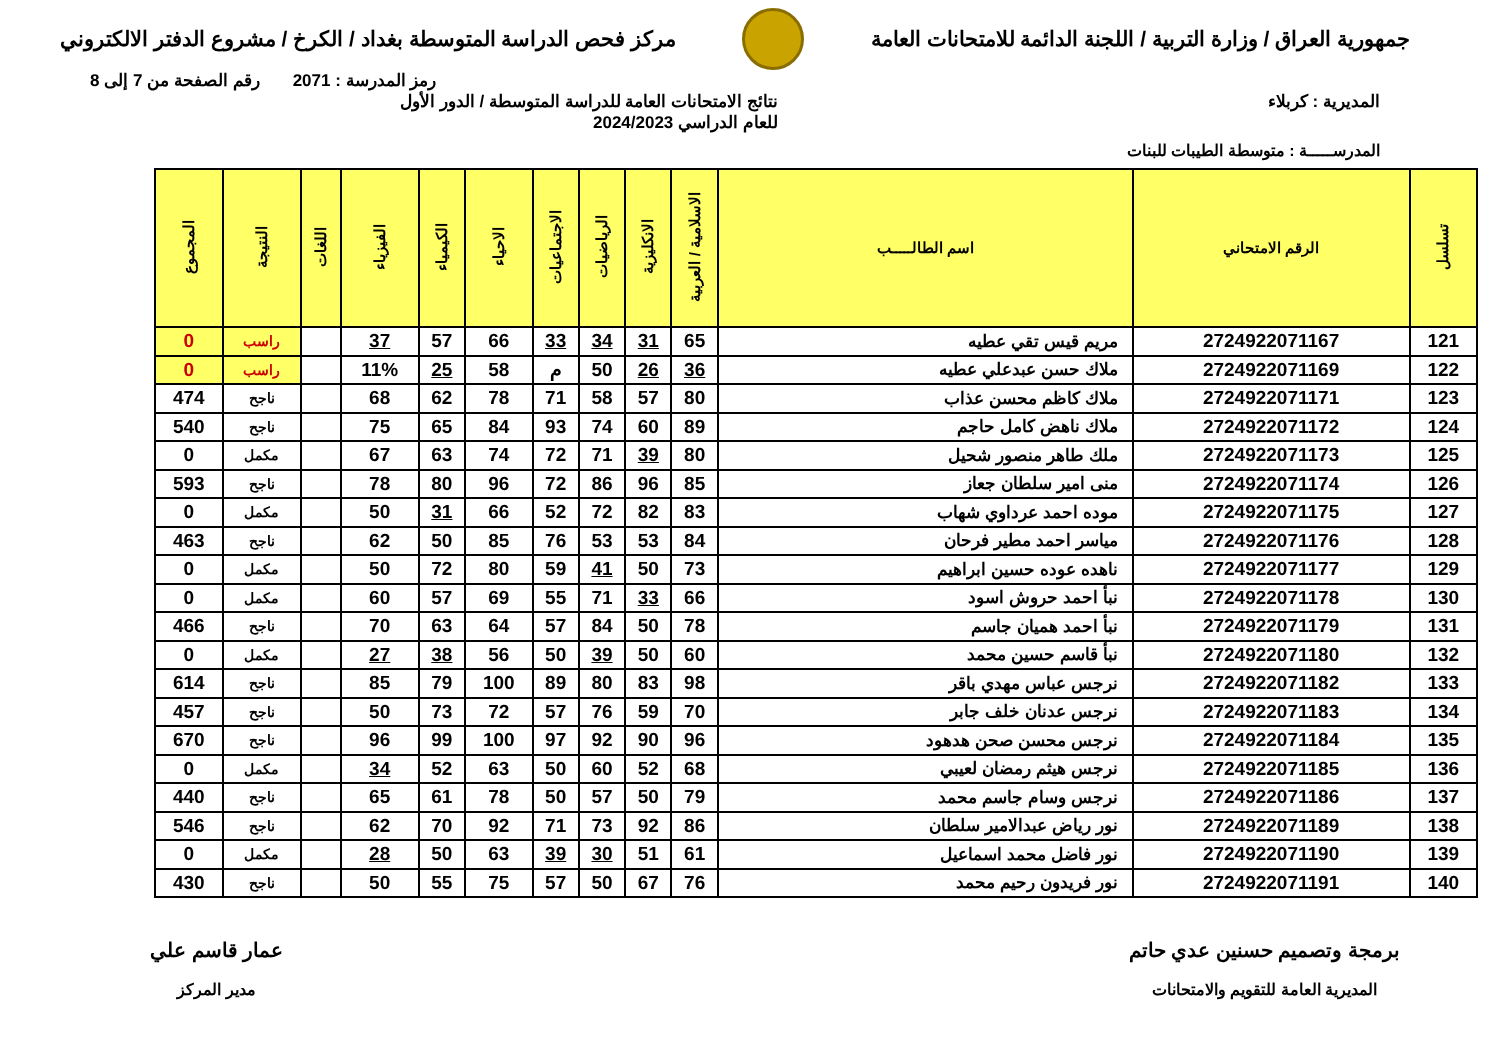جمهورية العراق / وزارة التربية / اللجنة الدائمة للامتحانات العامة
مركز فحص الدراسة المتوسطة بغداد / الكرخ / مشروع الدفتر الالكتروني
رمز المدرسة : 2071 رقم الصفحة من 7 إلى 8
المديرية : كربلاء نتائج الامتحانات العامة للدراسة المتوسطة / الدور الأول
للعام الدراسي 2024/2023
المدرســـــة : متوسطة الطيبات للبنات
| تسلسل | الرقم الامتحاني | اسم الطالـــــب | الاسلامية / العربية | الانكليزية | الرياضيات | الاجتماعيات | الاحياء | الكيمياء | الفيزياء | اللغات | النتيجة | المجموع |
| --- | --- | --- | --- | --- | --- | --- | --- | --- | --- | --- | --- | --- |
| 121 | 2724922071167 | مريم قيس تقي عطيه | 65 | 31 | 34 | 33 | 66 | 57 | 37 | | راسب | 0 |
| 122 | 2724922071169 | ملاك حسن عبدعلي عطيه | 36 | 26 | 50 | م | 58 | 25 | 11% | | راسب | 0 |
| 123 | 2724922071171 | ملاك كاظم محسن عذاب | 80 | 57 | 58 | 71 | 78 | 62 | 68 | | ناجح | 474 |
| 124 | 2724922071172 | ملاك ناهض كامل حاجم | 89 | 60 | 74 | 93 | 84 | 65 | 75 | | ناجح | 540 |
| 125 | 2724922071173 | ملك طاهر منصور شحيل | 80 | 39 | 71 | 72 | 74 | 63 | 67 | | مكمل | 0 |
| 126 | 2724922071174 | منى امير سلطان جعاز | 85 | 96 | 86 | 72 | 96 | 80 | 78 | | ناجح | 593 |
| 127 | 2724922071175 | موده احمد عرداوي شهاب | 83 | 82 | 72 | 52 | 66 | 31 | 50 | | مكمل | 0 |
| 128 | 2724922071176 | مياسر احمد مطير فرحان | 84 | 53 | 53 | 76 | 85 | 50 | 62 | | ناجح | 463 |
| 129 | 2724922071177 | ناهده عوده حسين ابراهيم | 73 | 50 | 41 | 59 | 80 | 72 | 50 | | مكمل | 0 |
| 130 | 2724922071178 | نبأ احمد حروش اسود | 66 | 33 | 71 | 55 | 69 | 57 | 60 | | مكمل | 0 |
| 131 | 2724922071179 | نبأ احمد هميان جاسم | 78 | 50 | 84 | 57 | 64 | 63 | 70 | | ناجح | 466 |
| 132 | 2724922071180 | نبأ قاسم حسين محمد | 60 | 50 | 39 | 50 | 56 | 38 | 27 | | مكمل | 0 |
| 133 | 2724922071182 | نرجس عباس مهدي باقر | 98 | 83 | 80 | 89 | 100 | 79 | 85 | | ناجح | 614 |
| 134 | 2724922071183 | نرجس عدنان خلف جابر | 70 | 59 | 76 | 57 | 72 | 73 | 50 | | ناجح | 457 |
| 135 | 2724922071184 | نرجس محسن صحن هدهود | 96 | 90 | 92 | 97 | 100 | 99 | 96 | | ناجح | 670 |
| 136 | 2724922071185 | نرجس هيثم رمضان لعيبي | 68 | 52 | 60 | 50 | 63 | 52 | 34 | | مكمل | 0 |
| 137 | 2724922071186 | نرجس وسام جاسم محمد | 79 | 50 | 57 | 50 | 78 | 61 | 65 | | ناجح | 440 |
| 138 | 2724922071189 | نور رياض عبدالامير سلطان | 86 | 92 | 73 | 71 | 92 | 70 | 62 | | ناجح | 546 |
| 139 | 2724922071190 | نور فاضل محمد اسماعيل | 61 | 51 | 30 | 39 | 63 | 50 | 28 | | مكمل | 0 |
| 140 | 2724922071191 | نور فريدون رحيم محمد | 76 | 67 | 50 | 57 | 75 | 55 | 50 | | ناجح | 430 |
برمجة وتصميم حسنين عدي حاتم
المديرية العامة للتقويم والامتحانات
عمار قاسم علي
مدير المركز